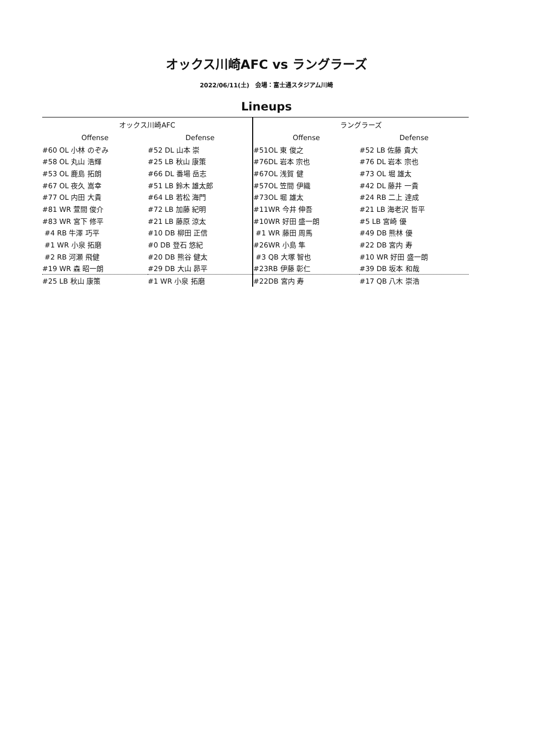オックス川崎AFC vs ラングラーズ
2022/06/11(土)　会場：富士通スタジアム川崎
Lineups
| オックス川崎AFC | | ラングラーズ | |
| --- | --- | --- | --- |
| Offense | Defense | Offense | Defense |
| #60 OL 小林 のぞみ | #52 DL 山本 崇 | #51OL 東 俊之 | #52 LB 佐藤 貴大 |
| #58 OL 丸山 浩輝 | #25 LB 秋山 康策 | #76DL 岩本 宗也 | #76 DL 岩本 宗也 |
| #53 OL 鹿島 拓朗 | #66 DL 番場 岳志 | #67OL 浅賀 健 | #73 OL 堀 雄太 |
| #67 OL 夜久 嵩幸 | #51 LB 鈴木 雄太郎 | #57OL 笠間 伊織 | #42 DL 藤井 一貴 |
| #77 OL 内田 大貴 | #64 LB 若松 海門 | #73OL 堀 雄太 | #24 RB 二上 達成 |
| #81 WR 萱間 俊介 | #72 LB 加藤 紀明 | #11WR 今井 伸吾 | #21 LB 海老沢 哲平 |
| #83 WR 宮下 修平 | #21 LB 藤原 涼太 | #10WR 好田 盛一朗 | #5 LB 宮崎 優 |
| #4 RB 牛澤 巧平 | #10 DB 柳田 正信 | #1 WR 藤田 周馬 | #49 DB 熊林 優 |
| #1 WR 小泉 拓磨 | #0 DB 登石 悠紀 | #26WR 小島 隼 | #22 DB 宮内 寿 |
| #2 RB 河瀬 飛健 | #20 DB 熊谷 健太 | #3 QB 大塚 智也 | #10 WR 好田 盛一朗 |
| #19 WR 森 昭一朗 | #29 DB 大山 昴平 | #23RB 伊藤 彰仁 | #39 DB 坂本 和哉 |
| #25 LB 秋山 康策 | #1 WR 小泉 拓磨 | #22DB 宮内 寿 | #17 QB 八木 崇浩 |